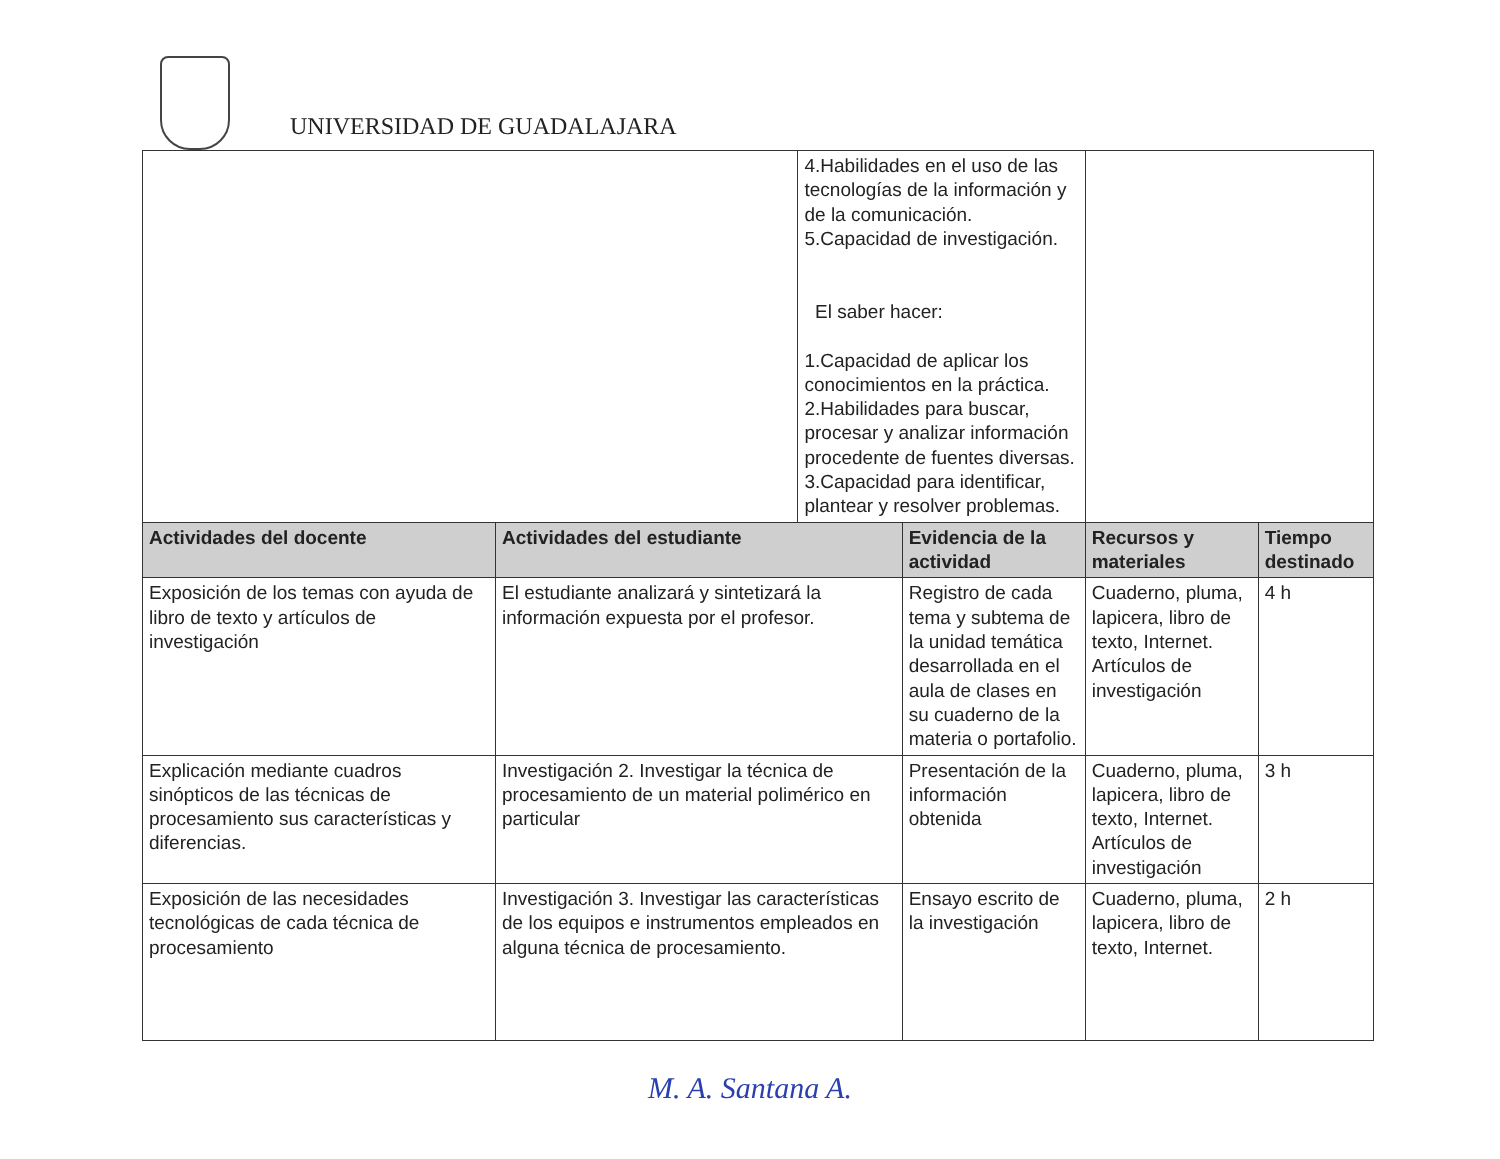UNIVERSIDAD DE GUADALAJARA
| | | 4.Habilidades en el uso de las tecnologías de la información y de la comunicación. 5.Capacidad de investigación. El saber hacer: 1.Capacidad de aplicar los conocimientos en la práctica. 2.Habilidades para buscar, procesar y analizar información procedente de fuentes diversas. 3.Capacidad para identificar, plantear y resolver problemas. | | | |
| Actividades del docente | Actividades del estudiante | | Evidencia de la actividad | Recursos y materiales | Tiempo destinado |
| Exposición de los temas con ayuda de libro de texto y artículos de investigación | El estudiante analizará y sintetizará la información expuesta por el profesor. | | Registro de cada tema y subtema de la unidad temática desarrollada en el aula de clases en su cuaderno de la materia o portafolio. | Cuaderno, pluma, lapicera, libro de texto, Internet. Artículos de investigación | 4 h |
| Explicación mediante cuadros sinópticos de las técnicas de procesamiento sus características y diferencias. | Investigación 2. Investigar la técnica de procesamiento de un material polimérico en particular | | Presentación de la información obtenida | Cuaderno, pluma, lapicera, libro de texto, Internet. Artículos de investigación | 3 h |
| Exposición de las necesidades tecnológicas de cada técnica de procesamiento | Investigación 3. Investigar las características de los equipos e instrumentos empleados en alguna técnica de procesamiento. | | Ensayo escrito de la investigación | Cuaderno, pluma, lapicera, libro de texto, Internet. | 2 h |
M. A. Santana A.